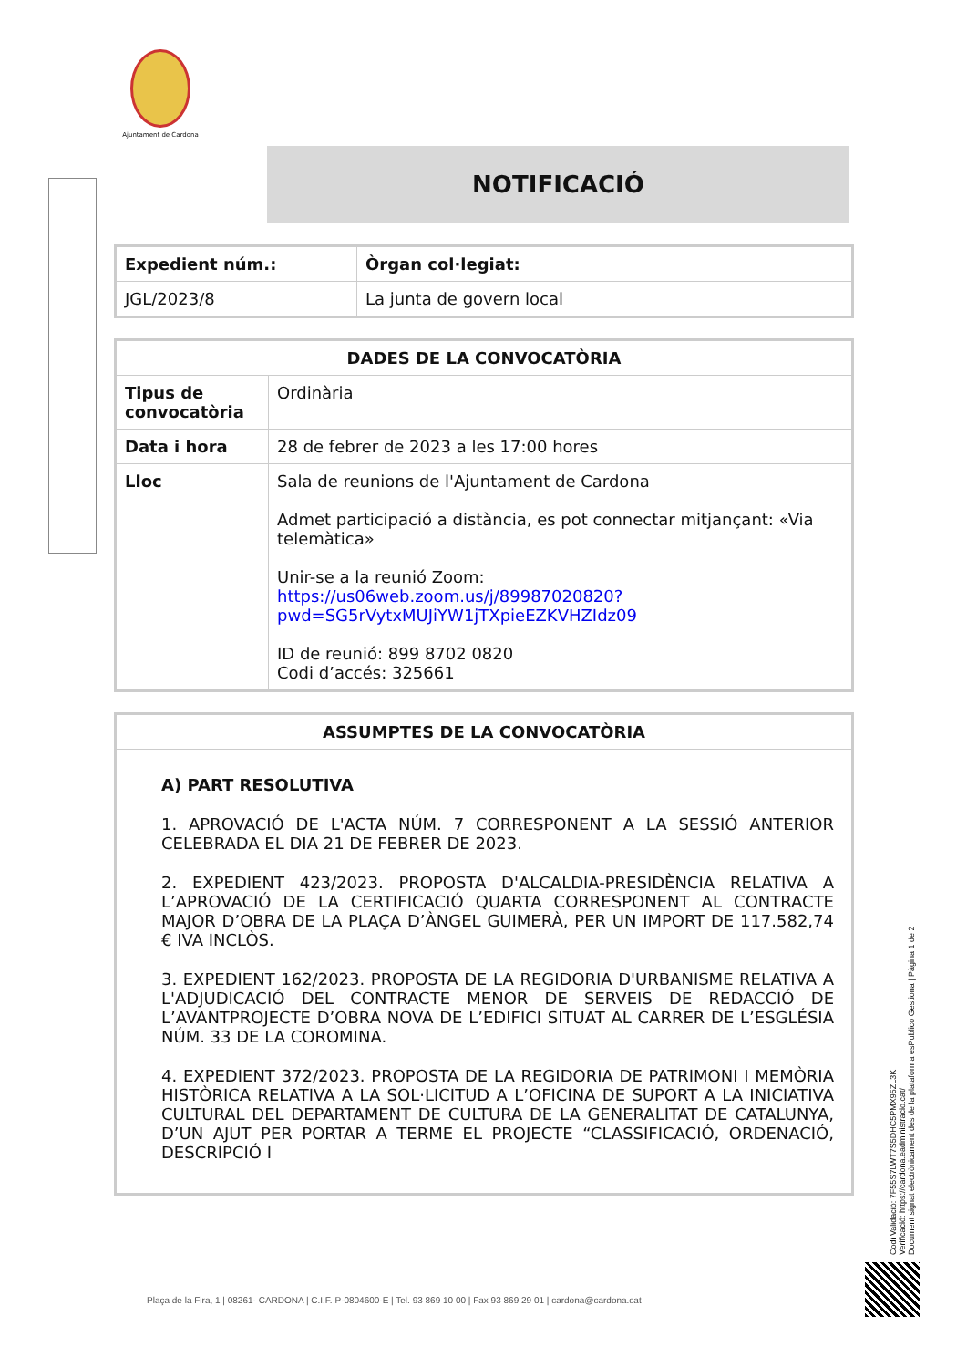Ajuntament de Cardona
NOTIFICACIÓ
| Expedient núm.: | Òrgan col·legiat: |
| --- | --- |
| JGL/2023/8 | La junta de govern local |
| DADES DE LA CONVOCATÒRIA | |
| --- | --- |
| Tipus de convocatòria | Ordinària |
| Data i hora | 28 de febrer de 2023 a les 17:00 hores |
| Lloc | Sala de reunions de l'Ajuntament de Cardona Admet participació a distància, es pot connectar mitjançant: «Via telemàtica» Unir-se a la reunió Zoom: https://us06web.zoom.us/j/89987020820? pwd=SG5rVytxMUJiYW1jTXpieEZKVHZIdz09 ID de reunió: 899 8702 0820 Codi d’accés: 325661 |
| ASSUMPTES DE LA CONVOCATÒRIA |
| --- |
| A) PART RESOLUTIVA 1. APROVACIÓ DE L'ACTA NÚM. 7 CORRESPONENT A LA SESSIÓ ANTERIOR CELEBRADA EL DIA 21 DE FEBRER DE 2023. 2. EXPEDIENT 423/2023. PROPOSTA D'ALCALDIA-PRESIDÈNCIA RELATIVA A L’APROVACIÓ DE LA CERTIFICACIÓ QUARTA CORRESPONENT AL CONTRACTE MAJOR D’OBRA DE LA PLAÇA D’ÀNGEL GUIMERÀ, PER UN IMPORT DE 117.582,74 € IVA INCLÒS. 3. EXPEDIENT 162/2023. PROPOSTA DE LA REGIDORIA D'URBANISME RELATIVA A L'ADJUDICACIÓ DEL CONTRACTE MENOR DE SERVEIS DE REDACCIÓ DE L’AVANTPROJECTE D’OBRA NOVA DE L’EDIFICI SITUAT AL CARRER DE L’ESGLÉSIA NÚM. 33 DE LA COROMINA. 4. EXPEDIENT 372/2023. PROPOSTA DE LA REGIDORIA DE PATRIMONI I MEMÒRIA HISTÒRICA RELATIVA A LA SOL·LICITUD A L’OFICINA DE SUPORT A LA INICIATIVA CULTURAL DEL DEPARTAMENT DE CULTURA DE LA GENERALITAT DE CATALUNYA, D’UN AJUT PER PORTAR A TERME EL PROJECTE “CLASSIFICACIÓ, ORDENACIÓ, DESCRIPCIÓ I |
Codi Validació: 7F55S7LWT7S5DHC5PMX95ZL3K
Verificació: https://cardona.eadministracio.cat/
Document signat electrònicament des de la plataforma esPublico Gestiona | Pàgina 1 de 2
Plaça de la Fira, 1 | 08261- CARDONA | C.I.F. P-0804600-E | Tel. 93 869 10 00 | Fax 93 869 29 01 | cardona@cardona.cat